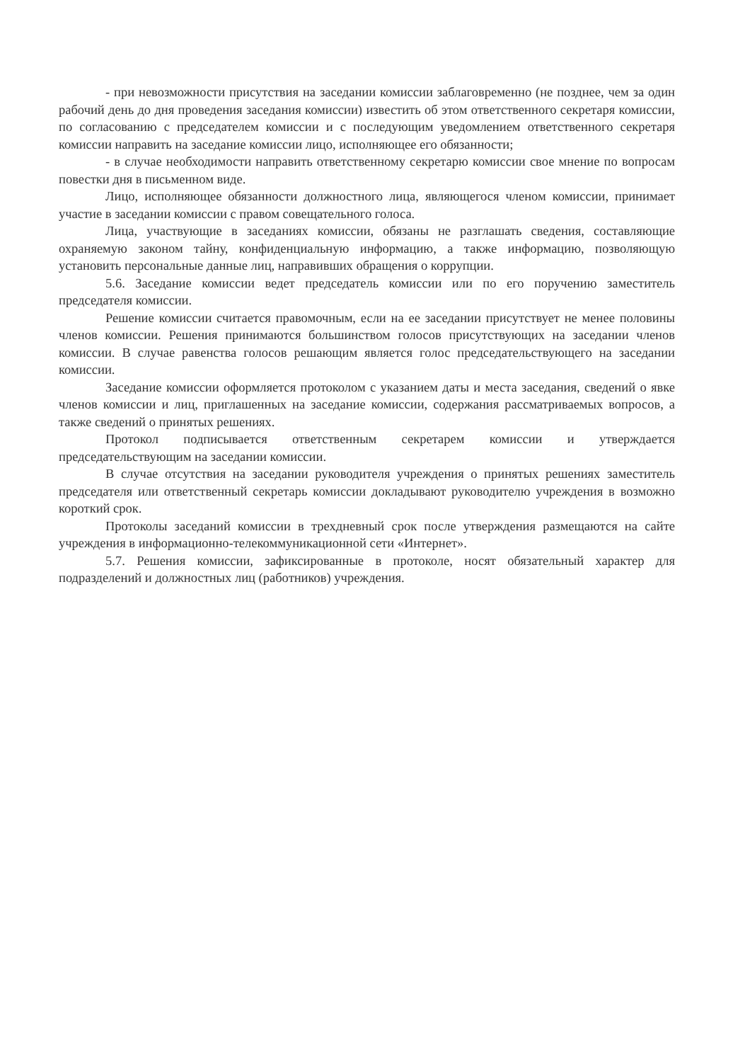- при невозможности присутствия на заседании комиссии заблаговременно (не позднее, чем за один рабочий день до дня проведения заседания комиссии) известить об этом ответственного секретаря комиссии, по согласованию с председателем комиссии и с последующим уведомлением ответственного секретаря комиссии направить на заседание комиссии лицо, исполняющее его обязанности;
- в случае необходимости направить ответственному секретарю комиссии свое мнение по вопросам повестки дня в письменном виде.
Лицо, исполняющее обязанности должностного лица, являющегося членом комиссии, принимает участие в заседании комиссии с правом совещательного голоса.
Лица, участвующие в заседаниях комиссии, обязаны не разглашать сведения, составляющие охраняемую законом тайну, конфиденциальную информацию, а также информацию, позволяющую установить персональные данные лиц, направивших обращения о коррупции.
5.6. Заседание комиссии ведет председатель комиссии или по его поручению заместитель председателя комиссии.
Решение комиссии считается правомочным, если на ее заседании присутствует не менее половины членов комиссии. Решения принимаются большинством голосов присутствующих на заседании членов комиссии. В случае равенства голосов решающим является голос председательствующего на заседании комиссии.
Заседание комиссии оформляется протоколом с указанием даты и места заседания, сведений о явке членов комиссии и лиц, приглашенных на заседание комиссии, содержания рассматриваемых вопросов, а также сведений о принятых решениях.
Протокол подписывается ответственным секретарем комиссии и утверждается председательствующим на заседании комиссии.
В случае отсутствия на заседании руководителя учреждения о принятых решениях заместитель председателя или ответственный секретарь комиссии докладывают руководителю учреждения в возможно короткий срок.
Протоколы заседаний комиссии в трехдневный срок после утверждения размещаются на сайте учреждения в информационно-телекоммуникационной сети «Интернет».
5.7. Решения комиссии, зафиксированные в протоколе, носят обязательный характер для подразделений и должностных лиц (работников) учреждения.